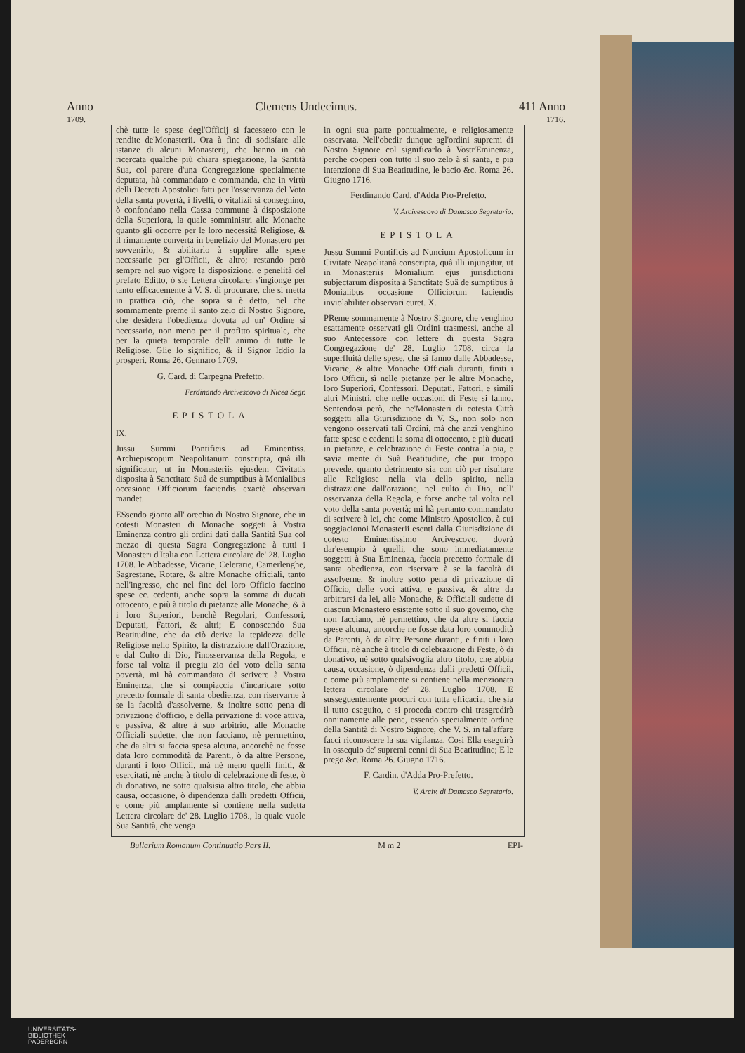Anno Clemens Undecimus. 411 Anno
1709. 1716.
chè tutte le spese degl'Officij si facessero con le rendite de'Monasterii. Ora à fine di sodisfare alle istanze di alcuni Monasterij, che hanno in ciò ricercata qualche più chiara spiegazione, la Santità Sua, col parere d'una Congregazione specialmente deputata, hà commandato e commanda, che in virtù delli Decreti Apostolici fatti per l'osservanza del Voto della santa povertà, i livelli, ò vitalizii si consegnino, ò confondano nella Cassa commune à disposizione della Superiora, la quale somministri alle Monache quanto gli occorre per le loro necessità Religiose, & il rimamente converta in benefizio del Monastero per sovvenirlo, & abilitarlo à supplire alle spese necessarie per gl'Officii, & altro; restando però sempre nel suo vigore la disposizione, e penelità del prefato Editto, ò sie Lettera circolare: s'ingionge per tanto efficacemente à V. S. di procurare, che si metta in prattica ciò, che sopra si è detto, nel che sommamente preme il santo zelo di Nostro Signore, che desidera l'obedienza dovuta ad un' Ordine sì necessario, non meno per il profitto spirituale, che per la quieta temporale dell' animo di tutte le Religiose. Glie lo significo, & il Signor Iddio la prosperi. Roma 26. Gennaro 1709.
G. Card. di Carpegna Prefetto.
Ferdinando Arcivescovo di Nicea Segr.
EPISTOLA
IX.
Jussu Summi Pontificis ad Eminentiss. Archiepiscopum Neapolitanum conscripta, quâ illi significatur, ut in Monasteriis ejusdem Civitatis disposita à Sanctitate Suâ de sumptibus à Monialibus occasione Officiorum faciendis exactè observari mandet.
ESsendo gionto all' orechio di Nostro Signore, che in cotesti Monasteri di Monache soggeti à Vostra Eminenza contro gli ordini dati dalla Santità Sua col mezzo di questa Sagra Congregazione à tutti i Monasteri d'Italia con Lettera circolare de' 28. Luglio 1708. le Abbadesse, Vicarie, Celerarie, Camerlenghe, Sagrestane, Rotare, & altre Monache officiali, tanto nell'ingresso, che nel fine del loro Officio faccino spese ec. cedenti, anche sopra la somma di ducati ottocento, e più à titolo di pietanze alle Monache, & à i loro Superiori, benchè Regolari, Confessori, Deputati, Fattori, & altri; E conoscendo Sua Beatitudine, che da ciò deriva la tepidezza delle Religiose nello Spirito, la distrazzione dall'Orazione, e dal Culto di Dio, l'inosservanza della Regola, e forse tal volta il pregiu zio del voto della santa povertà, mi hà commandato di scrivere à Vostra Eminenza, che si compiaccia d'incaricare sotto precetto formale di santa obedienza, con riservarne à se la facoltà d'assolverne, & inoltre sotto pena di privazione d'officio, e della privazione di voce attiva, e passiva, & altre à suo arbitrio, alle Monache Officiali sudette, che non facciano, nè permettino, che da altri si faccia spesa alcuna, ancorchè ne fosse data loro commodità da Parenti, ò da altre Persone, duranti i loro Officii, mà nè meno quelli finiti, & esercitati, nè anche à titolo di celebrazione di feste, ò di donativo, ne sotto qualsisia altro titolo, che abbia causa, occasione, ò dipendenza dalli predetti Officii, e come più amplamente si contiene nella sudetta Lettera circolare de' 28. Luglio 1708., la quale vuole Sua Santità, che venga
in ogni sua parte pontualmente, e religiosamente osservata. Nell'obedir dunque agl'ordini supremi di Nostro Signore col significarlo à Vostr'Eminenza, perche cooperi con tutto il suo zelo à sì santa, e pia intenzione di Sua Beatitudine, le bacio &c. Roma 26. Giugno 1716.
Ferdinando Card. d'Adda Pro-Prefetto.
V. Arcivescovo di Damasco Segretario.
EPISTOLA
Jussu Summi Pontificis ad Nuncium Apostolicum in Civitate Neapolitanâ conscripta, quâ illi injungitur, ut in Monasteriis Monialium ejus jurisdictioni subjectarum disposita à Sanctitate Suâ de sumptibus à Monialibus occasione Officiorum faciendis inviolabiliter observari curet. X.
PReme sommamente à Nostro Signore, che venghino esattamente osservati gli Ordini trasmessi, anche al suo Antecessore con lettere di questa Sagra Congregazione de' 28. Luglio 1708. circa la superfluità delle spese, che si fanno dalle Abbadesse, Vicarie, & altre Monache Officiali duranti, finiti i loro Officii, sì nelle pietanze per le altre Monache, loro Superiori, Confessori, Deputati, Fattori, e simili altri Ministri, che nelle occasioni di Feste si fanno. Sentendosi però, che ne'Monasteri di cotesta Città soggetti alla Giurisdizione di V. S., non solo non vengono osservati tali Ordini, mà che anzi venghino fatte spese e cedenti la soma di ottocento, e più ducati in pietanze, e celebrazione di Feste contra la pia, e savia mente di Suà Beatitudine, che pur troppo prevede, quanto detrimento sia con ciò per risultare alle Religiose nella via dello spirito, nella distrazzione dall'orazione, nel culto di Dio, nell' osservanza della Regola, e forse anche tal volta nel voto della santa povertà; mi hà pertanto commandato di scrivere à lei, che come Ministro Apostolico, à cui soggiacionoi Monasterii esenti dalla Giurisdizione di cotesto Eminentissimo Arcivescovo, dovrà dar'esempio à quelli, che sono immediatamente soggetti à Sua Eminenza, faccia precetto formale di santa obedienza, con riservare à se la facoltà di assolverne, & inoltre sotto pena di privazione di Officio, delle voci attiva, e passiva, & altre da arbitrarsi da lei, alle Monache, & Officiali sudette di ciascun Monastero esistente sotto il suo governo, che non facciano, nè permettino, che da altre si faccia spese alcuna, ancorche ne fosse data loro commodità da Parenti, ò da altre Persone duranti, e finiti i loro Officii, nè anche à titolo di celebrazione di Feste, ò di donativo, nè sotto qualsivoglia altro titolo, che abbia causa, occasione, ò dipendenza dalli predetti Officii, e come più amplamente si contiene nella menzionata lettera circolare de' 28. Luglio 1708. E susseguentemente procuri con tutta efficacia, che sia il tutto eseguito, e si proceda contro chi trasgredirà onninamente alle pene, essendo specialmente ordine della Santità di Nostro Signore, che V. S. in tal'affare facci riconoscere la sua vigilanza. Cosi Ella eseguirà in ossequio de' supremi cenni di Sua Beatitudine; E le prego &c. Roma 26. Giugno 1716.
F. Cardin. d'Adda Pro-Prefetto.
V. Arciv. di Damasco Segretario.
Bullarium Romanum Continuatio Pars II. M m 2 EPI-
UNIVERSITÄTS-
BIBLIOTHEK
PADERBORN